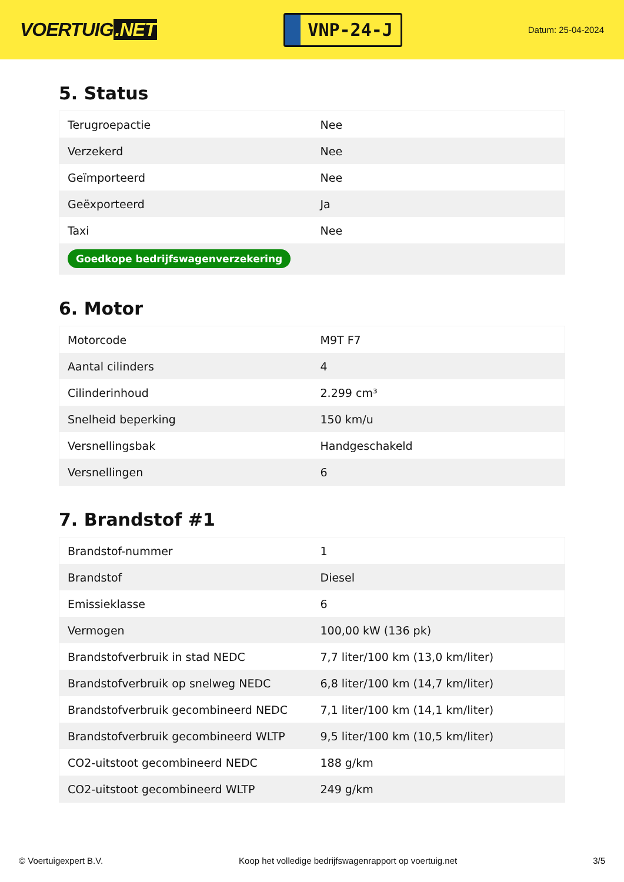VOERTUIG.NET
VNP-24-J
Datum: 25-04-2024
5. Status
| Terugroepactie | Nee |
| Verzekerd | Nee |
| Geïmporteerd | Nee |
| Geëxporteerd | Ja |
| Taxi | Nee |
| Goedkope bedrijfswagenverzekering | |
6. Motor
| Motorcode | M9T F7 |
| Aantal cilinders | 4 |
| Cilinderinhoud | 2.299 cm³ |
| Snelheid beperking | 150 km/u |
| Versnellingsbak | Handgeschakeld |
| Versnellingen | 6 |
7. Brandstof #1
| Brandstof-nummer | 1 |
| Brandstof | Diesel |
| Emissieklasse | 6 |
| Vermogen | 100,00 kW (136 pk) |
| Brandstofverbruik in stad NEDC | 7,7 liter/100 km (13,0 km/liter) |
| Brandstofverbruik op snelweg NEDC | 6,8 liter/100 km (14,7 km/liter) |
| Brandstofverbruik gecombineerd NEDC | 7,1 liter/100 km (14,1 km/liter) |
| Brandstofverbruik gecombineerd WLTP | 9,5 liter/100 km (10,5 km/liter) |
| CO2-uitstoot gecombineerd NEDC | 188 g/km |
| CO2-uitstoot gecombineerd WLTP | 249 g/km |
© Voertuigexpert B.V. Koop het volledige bedrijfswagenrapport op voertuig.net 3/5